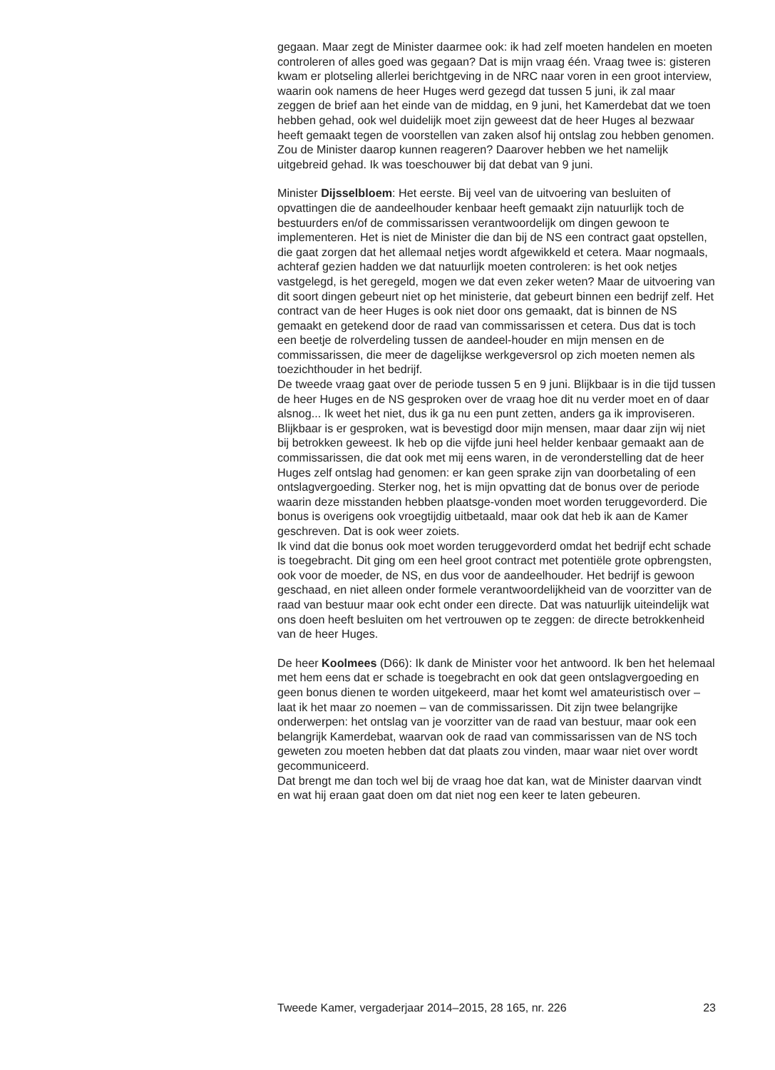gegaan. Maar zegt de Minister daarmee ook: ik had zelf moeten handelen en moeten controleren of alles goed was gegaan? Dat is mijn vraag één. Vraag twee is: gisteren kwam er plotseling allerlei berichtgeving in de NRC naar voren in een groot interview, waarin ook namens de heer Huges werd gezegd dat tussen 5 juni, ik zal maar zeggen de brief aan het einde van de middag, en 9 juni, het Kamerdebat dat we toen hebben gehad, ook wel duidelijk moet zijn geweest dat de heer Huges al bezwaar heeft gemaakt tegen de voorstellen van zaken alsof hij ontslag zou hebben genomen. Zou de Minister daarop kunnen reageren? Daarover hebben we het namelijk uitgebreid gehad. Ik was toeschouwer bij dat debat van 9 juni.
Minister Dijsselbloem: Het eerste. Bij veel van de uitvoering van besluiten of opvattingen die de aandeelhouder kenbaar heeft gemaakt zijn natuurlijk toch de bestuurders en/of de commissarissen verantwoordelijk om dingen gewoon te implementeren. Het is niet de Minister die dan bij de NS een contract gaat opstellen, die gaat zorgen dat het allemaal netjes wordt afgewikkeld et cetera. Maar nogmaals, achteraf gezien hadden we dat natuurlijk moeten controleren: is het ook netjes vastgelegd, is het geregeld, mogen we dat even zeker weten? Maar de uitvoering van dit soort dingen gebeurt niet op het ministerie, dat gebeurt binnen een bedrijf zelf. Het contract van de heer Huges is ook niet door ons gemaakt, dat is binnen de NS gemaakt en getekend door de raad van commissarissen et cetera. Dus dat is toch een beetje de rolverdeling tussen de aandeel-houder en mijn mensen en de commissarissen, die meer de dagelijkse werkgeversrol op zich moeten nemen als toezichthouder in het bedrijf.
De tweede vraag gaat over de periode tussen 5 en 9 juni. Blijkbaar is in die tijd tussen de heer Huges en de NS gesproken over de vraag hoe dit nu verder moet en of daar alsnog... Ik weet het niet, dus ik ga nu een punt zetten, anders ga ik improviseren. Blijkbaar is er gesproken, wat is bevestigd door mijn mensen, maar daar zijn wij niet bij betrokken geweest. Ik heb op die vijfde juni heel helder kenbaar gemaakt aan de commissarissen, die dat ook met mij eens waren, in de veronderstelling dat de heer Huges zelf ontslag had genomen: er kan geen sprake zijn van doorbetaling of een ontslagvergoeding. Sterker nog, het is mijn opvatting dat de bonus over de periode waarin deze misstanden hebben plaatsge-vonden moet worden teruggevorderd. Die bonus is overigens ook vroegtijdig uitbetaald, maar ook dat heb ik aan de Kamer geschreven. Dat is ook weer zoiets.
Ik vind dat die bonus ook moet worden teruggevorderd omdat het bedrijf echt schade is toegebracht. Dit ging om een heel groot contract met potentiële grote opbrengsten, ook voor de moeder, de NS, en dus voor de aandeelhouder. Het bedrijf is gewoon geschaad, en niet alleen onder formele verantwoordelijkheid van de voorzitter van de raad van bestuur maar ook echt onder een directe. Dat was natuurlijk uiteindelijk wat ons doen heeft besluiten om het vertrouwen op te zeggen: de directe betrokkenheid van de heer Huges.
De heer Koolmees (D66): Ik dank de Minister voor het antwoord. Ik ben het helemaal met hem eens dat er schade is toegebracht en ook dat geen ontslagvergoeding en geen bonus dienen te worden uitgekeerd, maar het komt wel amateuristisch over – laat ik het maar zo noemen – van de commissarissen. Dit zijn twee belangrijke onderwerpen: het ontslag van je voorzitter van de raad van bestuur, maar ook een belangrijk Kamerdebat, waarvan ook de raad van commissarissen van de NS toch geweten zou moeten hebben dat dat plaats zou vinden, maar waar niet over wordt gecommuniceerd.
Dat brengt me dan toch wel bij de vraag hoe dat kan, wat de Minister daarvan vindt en wat hij eraan gaat doen om dat niet nog een keer te laten gebeuren.
Tweede Kamer, vergaderjaar 2014–2015, 28 165, nr. 226 23